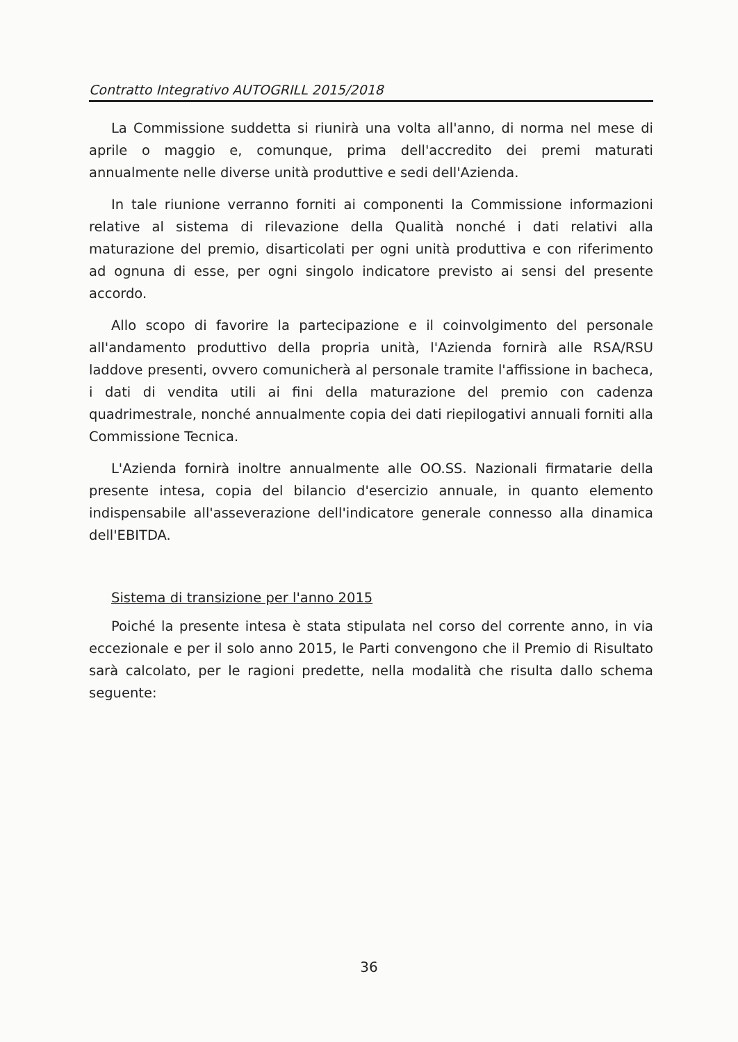Contratto Integrativo AUTOGRILL 2015/2018
La Commissione suddetta si riunirà una volta all'anno, di norma nel mese di aprile o maggio e, comunque, prima dell'accredito dei premi maturati annualmente nelle diverse unità produttive e sedi dell'Azienda.
In tale riunione verranno forniti ai componenti la Commissione informazioni relative al sistema di rilevazione della Qualità nonché i dati relativi alla maturazione del premio, disarticolati per ogni unità produttiva e con riferimento ad ognuna di esse, per ogni singolo indicatore previsto ai sensi del presente accordo.
Allo scopo di favorire la partecipazione e il coinvolgimento del personale all'andamento produttivo della propria unità, l'Azienda fornirà alle RSA/RSU laddove presenti, ovvero comunicherà al personale tramite l'affissione in bacheca, i dati di vendita utili ai fini della maturazione del premio con cadenza quadrimestrale, nonché annualmente copia dei dati riepilogativi annuali forniti alla Commissione Tecnica.
L'Azienda fornirà inoltre annualmente alle OO.SS. Nazionali firmatarie della presente intesa, copia del bilancio d'esercizio annuale, in quanto elemento indispensabile all'asseverazione dell'indicatore generale connesso alla dinamica dell'EBITDA.
Sistema di transizione per l'anno 2015
Poiché la presente intesa è stata stipulata nel corso del corrente anno, in via eccezionale e per il solo anno 2015, le Parti convengono che il Premio di Risultato sarà calcolato, per le ragioni predette, nella modalità che risulta dallo schema seguente:
36